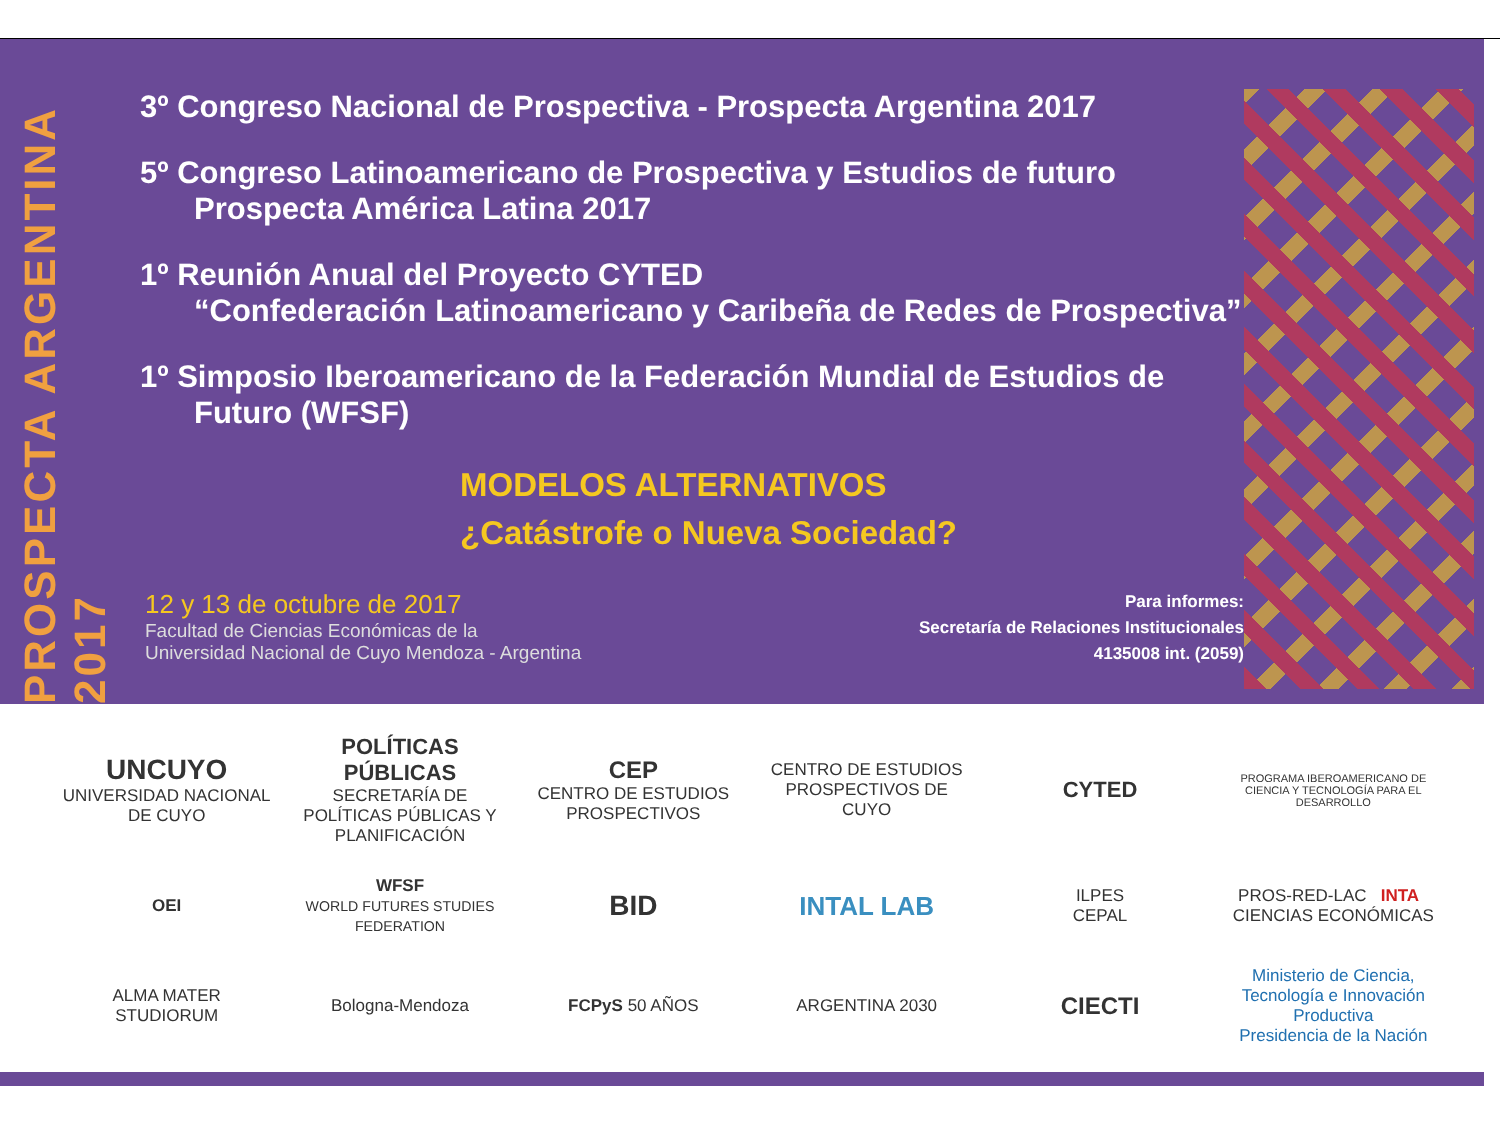PROSPECTA ARGENTINA 2017
3º Congreso Nacional de Prospectiva - Prospecta Argentina 2017
5º Congreso Latinoamericano de Prospectiva y Estudios de futuro
Prospecta América Latina 2017
1º Reunión Anual del Proyecto CYTED
“Confederación Latinoamericano y Caribeña de Redes de Prospectiva”
1º Simposio Iberoamericano de la Federación Mundial de Estudios de
Futuro (WFSF)
MODELOS ALTERNATIVOS
¿Catástrofe o Nueva Sociedad?
12 y 13 de octubre de 2017
Facultad de Ciencias Económicas de la
Universidad Nacional de Cuyo Mendoza - Argentina
Para informes:
Secretaría de Relaciones Institucionales
4135008 int. (2059)
UNCUYO
UNIVERSIDAD NACIONAL DE CUYO
POLÍTICAS PÚBLICAS
SECRETARÍA DE POLÍTICAS PÚBLICAS Y PLANIFICACIÓN
CEP
CENTRO DE ESTUDIOS PROSPECTIVOS
CENTRO DE ESTUDIOS PROSPECTIVOS DE CUYO
CYTED
PROGRAMA IBEROAMERICANO DE CIENCIA Y TECNOLOGÍA PARA EL DESARROLLO
OEI
WFSF
WORLD FUTURES STUDIES FEDERATION
BID
INTAL LAB
ILPES
CEPAL
PROS-RED-LAC INTA CIENCIAS ECONÓMICAS
ALMA MATER STUDIORUM
Bologna-Mendoza
FCPyS 50 AÑOS
ARGENTINA 2030
CIECTI
Ministerio de Ciencia, Tecnología e Innovación Productiva
Presidencia de la Nación